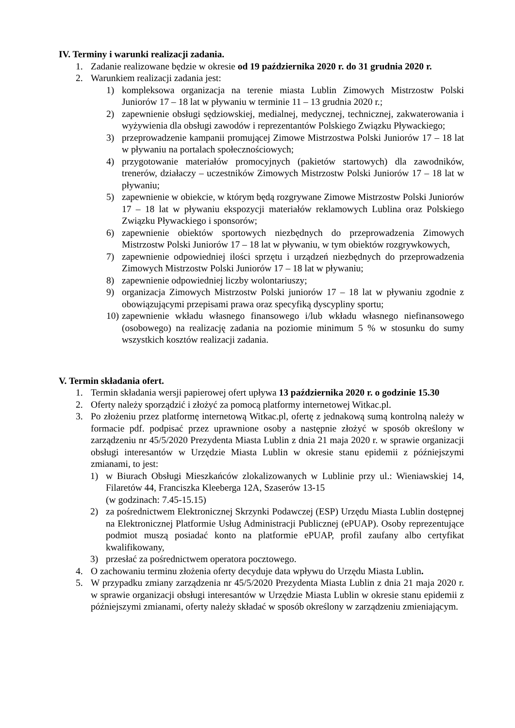IV. Terminy i warunki realizacji zadania.
1. Zadanie realizowane będzie w okresie od 19 października 2020 r. do 31 grudnia 2020 r.
2. Warunkiem realizacji zadania jest:
1) kompleksowa organizacja na terenie miasta Lublin Zimowych Mistrzostw Polski Juniorów 17 – 18 lat w pływaniu w terminie 11 – 13 grudnia 2020 r.;
2) zapewnienie obsługi sędziowskiej, medialnej, medycznej, technicznej, zakwaterowania i wyżywienia dla obsługi zawodów i reprezentantów Polskiego Związku Pływackiego;
3) przeprowadzenie kampanii promującej Zimowe Mistrzostwa Polski Juniorów 17 – 18 lat w pływaniu na portalach społecznościowych;
4) przygotowanie materiałów promocyjnych (pakietów startowych) dla zawodników, trenerów, działaczy – uczestników Zimowych Mistrzostw Polski Juniorów 17 – 18 lat w pływaniu;
5) zapewnienie w obiekcie, w którym będą rozgrywane Zimowe Mistrzostw Polski Juniorów 17 – 18 lat w pływaniu ekspozycji materiałów reklamowych Lublina oraz Polskiego Związku Pływackiego i sponsorów;
6) zapewnienie obiektów sportowych niezbędnych do przeprowadzenia Zimowych Mistrzostw Polski Juniorów 17 – 18 lat w pływaniu, w tym obiektów rozgrywkowych,
7) zapewnienie odpowiedniej ilości sprzętu i urządzeń niezbędnych do przeprowadzenia Zimowych Mistrzostw Polski Juniorów 17 – 18 lat w pływaniu;
8) zapewnienie odpowiedniej liczby wolontariuszy;
9) organizacja Zimowych Mistrzostw Polski juniorów 17 – 18 lat w pływaniu zgodnie z obowiązującymi przepisami prawa oraz specyfiką dyscypliny sportu;
10) zapewnienie wkładu własnego finansowego i/lub wkładu własnego niefinansowego (osobowego) na realizację zadania na poziomie minimum 5 % w stosunku do sumy wszystkich kosztów realizacji zadania.
V. Termin składania ofert.
1. Termin składania wersji papierowej ofert upływa 13 października 2020 r. o godzinie 15.30
2. Oferty należy sporządzić i złożyć za pomocą platformy internetowej Witkac.pl.
3. Po złożeniu przez platformę internetową Witkac.pl, ofertę z jednakową sumą kontrolną należy w formacie pdf. podpisać przez uprawnione osoby a następnie złożyć w sposób określony w zarządzeniu nr 45/5/2020 Prezydenta Miasta Lublin z dnia 21 maja 2020 r. w sprawie organizacji obsługi interesantów w Urzędzie Miasta Lublin w okresie stanu epidemii z późniejszymi zmianami, to jest:
1) w Biurach Obsługi Mieszkańców zlokalizowanych w Lublinie przy ul.: Wieniawskiej 14, Filaretów 44, Franciszka Kleeberga 12A, Szaserów 13-15
(w godzinach: 7.45-15.15)
2) za pośrednictwem Elektronicznej Skrzynki Podawczej (ESP) Urzędu Miasta Lublin dostępnej na Elektronicznej Platformie Usług Administracji Publicznej (ePUAP). Osoby reprezentujące podmiot muszą posiadać konto na platformie ePUAP, profil zaufany albo certyfikat kwalifikowany,
3) przesłać za pośrednictwem operatora pocztowego.
4. O zachowaniu terminu złożenia oferty decyduje data wpływu do Urzędu Miasta Lublin.
5. W przypadku zmiany zarządzenia nr 45/5/2020 Prezydenta Miasta Lublin z dnia 21 maja 2020 r. w sprawie organizacji obsługi interesantów w Urzędzie Miasta Lublin w okresie stanu epidemii z późniejszymi zmianami, oferty należy składać w sposób określony w zarządzeniu zmieniającym.